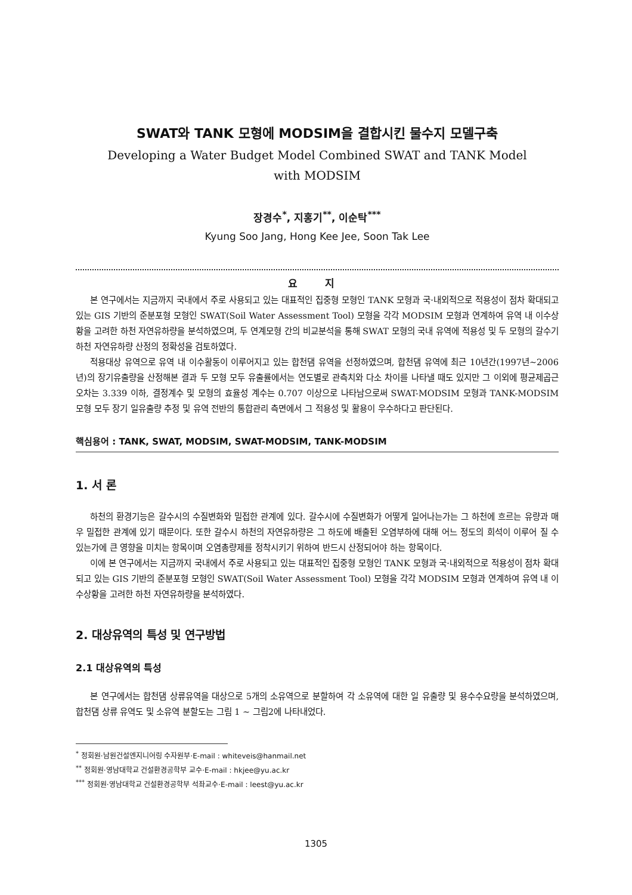SWAT와 TANK 모형에 MODSIM을 결합시킨 물수지 모델구축
Developing a Water Budget Model Combined SWAT and TANK Model
with MODSIM
장경수<sup>*</sup>, 지홍기<sup>**</sup>, 이순탁<sup>***</sup>
Kyung Soo Jang, Hong Kee Jee, Soon Tak Lee
요 지
본 연구에서는 지금까지 국내에서 주로 사용되고 있는 대표적인 집중형 모형인 TANK 모형과 국·내외적으로 적용성이 점차 확대되고 있는 GIS 기반의 준분포형 모형인 SWAT(Soil Water Assessment Tool) 모형을 각각 MODSIM 모형과 연계하여 유역 내 이수상황을 고려한 하천 자연유하량을 분석하였으며, 두 연계모형 간의 비교분석을 통해 SWAT 모형의 국내 유역에 적용성 및 두 모형의 갈수기 하천 자연유하량 산정의 정확성을 검토하였다.
적용대상 유역으로 유역 내 이수활동이 이루어지고 있는 합천댐 유역을 선정하였으며, 합천댐 유역에 최근 10년간(1997년~2006년)의 장기유출량을 산정해본 결과 두 모형 모두 유출률에서는 연도별로 관측치와 다소 차이를 나타낼 때도 있지만 그 이외에 평균제곱근 오차는 3.339 이하, 결정계수 및 모형의 효율성 계수는 0.707 이상으로 나타남으로써 SWAT-MODSIM 모형과 TANK-MODSIM 모형 모두 장기 일유출량 추정 및 유역 전반의 통합관리 측면에서 그 적용성 및 활용이 우수하다고 판단된다.
핵심용어 : TANK, SWAT, MODSIM, SWAT-MODSIM, TANK-MODSIM
1. 서 론
하천의 환경기능은 갈수시의 수질변화와 밀접한 관계에 있다. 갈수시에 수질변화가 어떻게 일어나는가는 그 하천에 흐르는 유량과 매우 밀접한 관계에 있기 때문이다. 또한 갈수시 하천의 자연유하량은 그 하도에 배출된 오염부하에 대해 어느 정도의 희석이 이루어 질 수 있는가에 큰 영향을 미치는 항목이며 오염총량제를 정착시키기 위하여 반드시 산정되어야 하는 항목이다.
이에 본 연구에서는 지금까지 국내에서 주로 사용되고 있는 대표적인 집중형 모형인 TANK 모형과 국·내외적으로 적용성이 점차 확대되고 있는 GIS 기반의 준분포형 모형인 SWAT(Soil Water Assessment Tool) 모형을 각각 MODSIM 모형과 연계하여 유역 내 이수상황을 고려한 하천 자연유하량을 분석하였다.
2. 대상유역의 특성 및 연구방법
2.1 대상유역의 특성
본 연구에서는 합천댐 상류유역을 대상으로 5개의 소유역으로 분할하여 각 소유역에 대한 일 유출량 및 용수수요량을 분석하였으며, 합천댐 상류 유역도 및 소유역 분할도는 그림 1 ~ 그림2에 나타내었다.
<sup>*</sup> 정회원·남원건설엔지니어링 수자원부·E-mail : whiteveis@hanmail.net
<sup>**</sup> 정회원·영남대학교 건설환경공학부 교수·E-mail : hkjee@yu.ac.kr
<sup>***</sup> 정회원·영남대학교 건설환경공학부 석좌교수·E-mail : leest@yu.ac.kr
1305